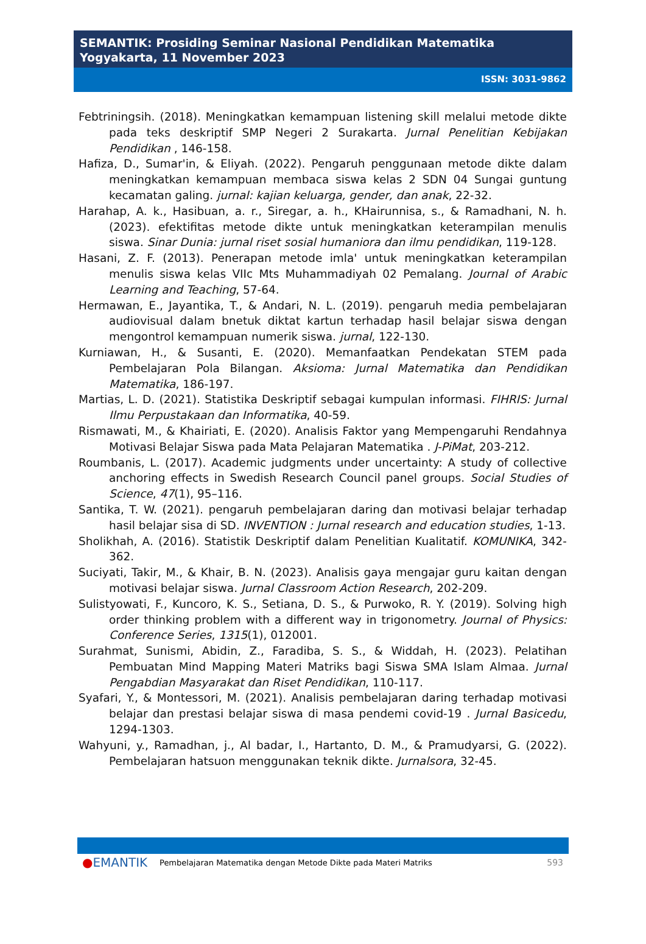SEMANTIK: Prosiding Seminar Nasional Pendidikan Matematika
Yogyakarta, 11 November 2023
ISSN: 3031-9862
Febtriningsih. (2018). Meningkatkan kemampuan listening skill melalui metode dikte pada teks deskriptif SMP Negeri 2 Surakarta. Jurnal Penelitian Kebijakan Pendidikan , 146-158.
Hafiza, D., Sumar'in, & Eliyah. (2022). Pengaruh penggunaan metode dikte dalam meningkatkan kemampuan membaca siswa kelas 2 SDN 04 Sungai guntung kecamatan galing. jurnal: kajian keluarga, gender, dan anak, 22-32.
Harahap, A. k., Hasibuan, a. r., Siregar, a. h., KHairunnisa, s., & Ramadhani, N. h. (2023). efektifitas metode dikte untuk meningkatkan keterampilan menulis siswa. Sinar Dunia: jurnal riset sosial humaniora dan ilmu pendidikan, 119-128.
Hasani, Z. F. (2013). Penerapan metode imla' untuk meningkatkan keterampilan menulis siswa kelas VIIc Mts Muhammadiyah 02 Pemalang. Journal of Arabic Learning and Teaching, 57-64.
Hermawan, E., Jayantika, T., & Andari, N. L. (2019). pengaruh media pembelajaran audiovisual dalam bnetuk diktat kartun terhadap hasil belajar siswa dengan mengontrol kemampuan numerik siswa. jurnal, 122-130.
Kurniawan, H., & Susanti, E. (2020). Memanfaatkan Pendekatan STEM pada Pembelajaran Pola Bilangan. Aksioma: Jurnal Matematika dan Pendidikan Matematika, 186-197.
Martias, L. D. (2021). Statistika Deskriptif sebagai kumpulan informasi. FIHRIS: Jurnal Ilmu Perpustakaan dan Informatika, 40-59.
Rismawati, M., & Khairiati, E. (2020). Analisis Faktor yang Mempengaruhi Rendahnya Motivasi Belajar Siswa pada Mata Pelajaran Matematika . J-PiMat, 203-212.
Roumbanis, L. (2017). Academic judgments under uncertainty: A study of collective anchoring effects in Swedish Research Council panel groups. Social Studies of Science, 47(1), 95–116.
Santika, T. W. (2021). pengaruh pembelajaran daring dan motivasi belajar terhadap hasil belajar sisa di SD. INVENTION : Jurnal research and education studies, 1-13.
Sholikhah, A. (2016). Statistik Deskriptif dalam Penelitian Kualitatif. KOMUNIKA, 342-362.
Suciyati, Takir, M., & Khair, B. N. (2023). Analisis gaya mengajar guru kaitan dengan motivasi belajar siswa. Jurnal Classroom Action Research, 202-209.
Sulistyowati, F., Kuncoro, K. S., Setiana, D. S., & Purwoko, R. Y. (2019). Solving high order thinking problem with a different way in trigonometry. Journal of Physics: Conference Series, 1315(1), 012001.
Surahmat, Sunismi, Abidin, Z., Faradiba, S. S., & Widdah, H. (2023). Pelatihan Pembuatan Mind Mapping Materi Matriks bagi Siswa SMA Islam Almaa. Jurnal Pengabdian Masyarakat dan Riset Pendidikan, 110-117.
Syafari, Y., & Montessori, M. (2021). Analisis pembelajaran daring terhadap motivasi belajar dan prestasi belajar siswa di masa pendemi covid-19 . Jurnal Basicedu, 1294-1303.
Wahyuni, y., Ramadhan, j., Al badar, I., Hartanto, D. M., & Pramudyarsi, G. (2022). Pembelajaran hatsuon menggunakan teknik dikte. Jurnalsora, 32-45.
●EMANTIK Pembelajaran Matematika dengan Metode Dikte pada Materi Matriks 593